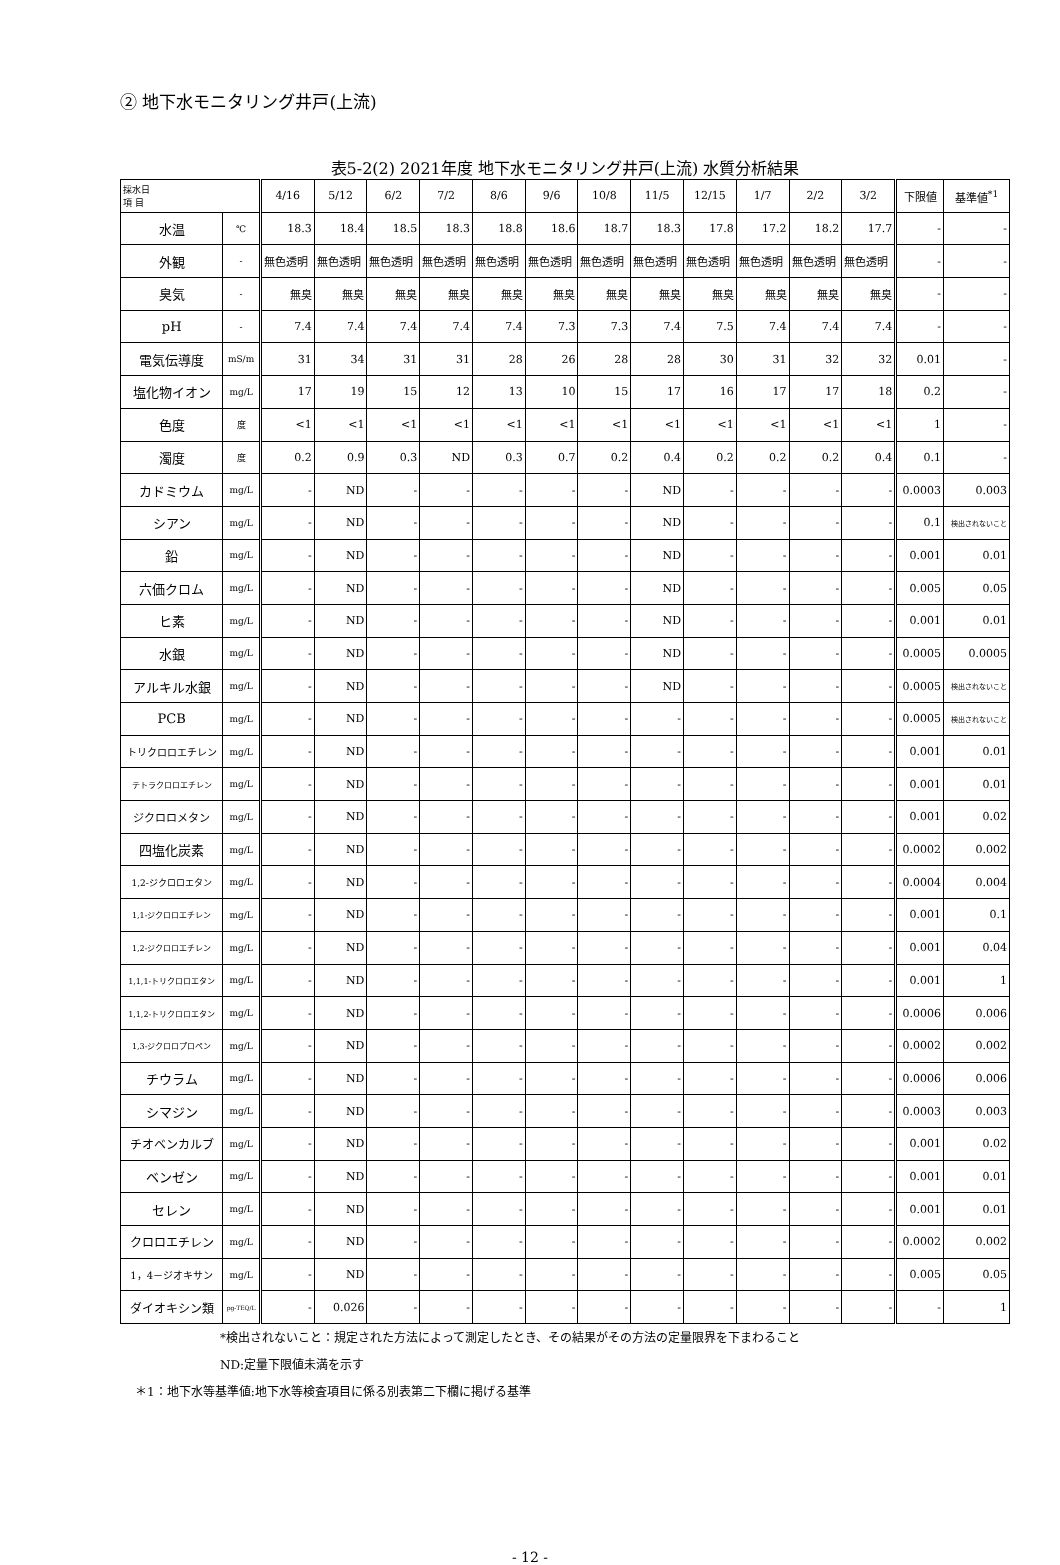② 地下水モニタリング井戸(上流)
表5-2(2) 2021年度 地下水モニタリング井戸(上流) 水質分析結果
| 採水日 項 目 | | 4/16 | 5/12 | 6/2 | 7/2 | 8/6 | 9/6 | 10/8 | 11/5 | 12/15 | 1/7 | 2/2 | 3/2 | 下限値 | 基準値<sup>*1</sup> |
| --- | --- | --- | --- | --- | --- | --- | --- | --- | --- | --- | --- | --- | --- | --- | --- |
| 水温 | ℃ | 18.3 | 18.4 | 18.5 | 18.3 | 18.8 | 18.6 | 18.7 | 18.3 | 17.8 | 17.2 | 18.2 | 17.7 | - | - |
| 外観 | - | 無色透明 | 無色透明 | 無色透明 | 無色透明 | 無色透明 | 無色透明 | 無色透明 | 無色透明 | 無色透明 | 無色透明 | 無色透明 | 無色透明 | - | - |
| 臭気 | - | 無臭 | 無臭 | 無臭 | 無臭 | 無臭 | 無臭 | 無臭 | 無臭 | 無臭 | 無臭 | 無臭 | 無臭 | - | - |
| pH | - | 7.4 | 7.4 | 7.4 | 7.4 | 7.4 | 7.3 | 7.3 | 7.4 | 7.5 | 7.4 | 7.4 | 7.4 | - | - |
| 電気伝導度 | mS/m | 31 | 34 | 31 | 31 | 28 | 26 | 28 | 28 | 30 | 31 | 32 | 32 | 0.01 | - |
| 塩化物イオン | mg/L | 17 | 19 | 15 | 12 | 13 | 10 | 15 | 17 | 16 | 17 | 17 | 18 | 0.2 | - |
| 色度 | 度 | <1 | <1 | <1 | <1 | <1 | <1 | <1 | <1 | <1 | <1 | <1 | <1 | 1 | - |
| 濁度 | 度 | 0.2 | 0.9 | 0.3 | ND | 0.3 | 0.7 | 0.2 | 0.4 | 0.2 | 0.2 | 0.2 | 0.4 | 0.1 | - |
| カドミウム | mg/L | - | ND | - | - | - | - | - | ND | - | - | - | - | 0.0003 | 0.003 |
| シアン | mg/L | - | ND | - | - | - | - | - | ND | - | - | - | - | 0.1 | 検出されないこと |
| 鉛 | mg/L | - | ND | - | - | - | - | - | ND | - | - | - | - | 0.001 | 0.01 |
| 六価クロム | mg/L | - | ND | - | - | - | - | - | ND | - | - | - | - | 0.005 | 0.05 |
| ヒ素 | mg/L | - | ND | - | - | - | - | - | ND | - | - | - | - | 0.001 | 0.01 |
| 水銀 | mg/L | - | ND | - | - | - | - | - | ND | - | - | - | - | 0.0005 | 0.0005 |
| アルキル水銀 | mg/L | - | ND | - | - | - | - | - | ND | - | - | - | - | 0.0005 | 検出されないこと |
| PCB | mg/L | - | ND | - | - | - | - | - | - | - | - | - | - | 0.0005 | 検出されないこと |
| トリクロロエチレン | mg/L | - | ND | - | - | - | - | - | - | - | - | - | - | 0.001 | 0.01 |
| テトラクロロエチレン | mg/L | - | ND | - | - | - | - | - | - | - | - | - | - | 0.001 | 0.01 |
| ジクロロメタン | mg/L | - | ND | - | - | - | - | - | - | - | - | - | - | 0.001 | 0.02 |
| 四塩化炭素 | mg/L | - | ND | - | - | - | - | - | - | - | - | - | - | 0.0002 | 0.002 |
| 1,2-ジクロロエタン | mg/L | - | ND | - | - | - | - | - | - | - | - | - | - | 0.0004 | 0.004 |
| 1,1-ジクロロエチレン | mg/L | - | ND | - | - | - | - | - | - | - | - | - | - | 0.001 | 0.1 |
| 1,2-ジクロロエチレン | mg/L | - | ND | - | - | - | - | - | - | - | - | - | - | 0.001 | 0.04 |
| 1,1,1-トリクロロエタン | mg/L | - | ND | - | - | - | - | - | - | - | - | - | - | 0.001 | 1 |
| 1,1,2-トリクロロエタン | mg/L | - | ND | - | - | - | - | - | - | - | - | - | - | 0.0006 | 0.006 |
| 1,3-ジクロロプロペン | mg/L | - | ND | - | - | - | - | - | - | - | - | - | - | 0.0002 | 0.002 |
| チウラム | mg/L | - | ND | - | - | - | - | - | - | - | - | - | - | 0.0006 | 0.006 |
| シマジン | mg/L | - | ND | - | - | - | - | - | - | - | - | - | - | 0.0003 | 0.003 |
| チオベンカルブ | mg/L | - | ND | - | - | - | - | - | - | - | - | - | - | 0.001 | 0.02 |
| ベンゼン | mg/L | - | ND | - | - | - | - | - | - | - | - | - | - | 0.001 | 0.01 |
| セレン | mg/L | - | ND | - | - | - | - | - | - | - | - | - | - | 0.001 | 0.01 |
| クロロエチレン | mg/L | - | ND | - | - | - | - | - | - | - | - | - | - | 0.0002 | 0.002 |
| 1，4－ジオキサン | mg/L | - | ND | - | - | - | - | - | - | - | - | - | - | 0.005 | 0.05 |
| ダイオキシン類 | pg-TEQ/L | - | 0.026 | - | - | - | - | - | - | - | - | - | - | - | 1 |
*検出されないこと：規定された方法によって測定したとき、その結果がその方法の定量限界を下まわること
ND:定量下限値未満を示す
＊1：地下水等基準値:地下水等検査項目に係る別表第二下欄に掲げる基準
- 12 -